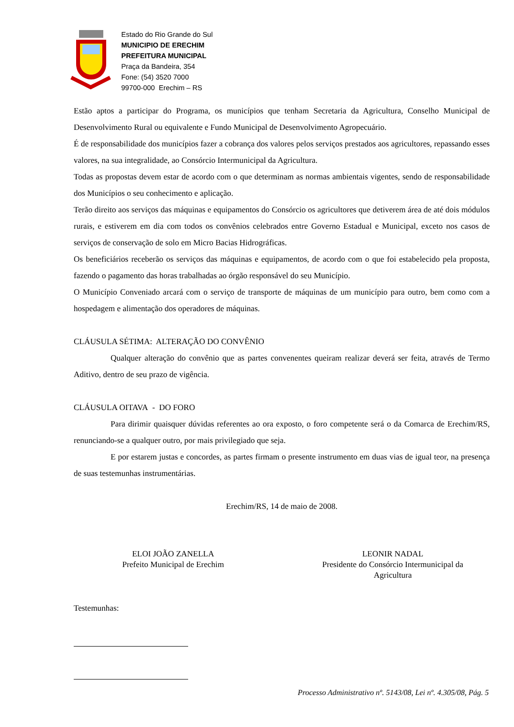Estado do Rio Grande do Sul
MUNICIPIO DE ERECHIM
PREFEITURA MUNICIPAL
Praça da Bandeira, 354
Fone: (54) 3520 7000
99700-000 Erechim – RS
Estão aptos a participar do Programa, os municípios que tenham Secretaria da Agricultura, Conselho Municipal de Desenvolvimento Rural ou equivalente e Fundo Municipal de Desenvolvimento Agropecuário.
É de responsabilidade dos municípios fazer a cobrança dos valores pelos serviços prestados aos agricultores, repassando esses valores, na sua integralidade, ao Consórcio Intermunicipal da Agricultura.
Todas as propostas devem estar de acordo com o que determinam as normas ambientais vigentes, sendo de responsabilidade dos Municípios o seu conhecimento e aplicação.
Terão direito aos serviços das máquinas e equipamentos do Consórcio os agricultores que detiverem área de até dois módulos rurais, e estiverem em dia com todos os convênios celebrados entre Governo Estadual e Municipal, exceto nos casos de serviços de conservação de solo em Micro Bacias Hidrográficas.
Os beneficiários receberão os serviços das máquinas e equipamentos, de acordo com o que foi estabelecido pela proposta, fazendo o pagamento das horas trabalhadas ao órgão responsável do seu Município.
O Município Conveniado arcará com o serviço de transporte de máquinas de um município para outro, bem como com a hospedagem e alimentação dos operadores de máquinas.
CLÁUSULA SÉTIMA: ALTERAÇÃO DO CONVÊNIO
Qualquer alteração do convênio que as partes convenentes queiram realizar deverá ser feita, através de Termo Aditivo, dentro de seu prazo de vigência.
CLÁUSULA OITAVA - DO FORO
Para dirimir quaisquer dúvidas referentes ao ora exposto, o foro competente será o da Comarca de Erechim/RS, renunciando-se a qualquer outro, por mais privilegiado que seja.
E por estarem justas e concordes, as partes firmam o presente instrumento em duas vias de igual teor, na presença de suas testemunhas instrumentárias.
Erechim/RS, 14 de maio de 2008.
ELOI JOÃO ZANELLA
Prefeito Municipal de Erechim
LEONIR NADAL
Presidente do Consórcio Intermunicipal da Agricultura
Testemunhas:
Processo Administrativo nº. 5143/08, Lei nº. 4.305/08, Pág. 5